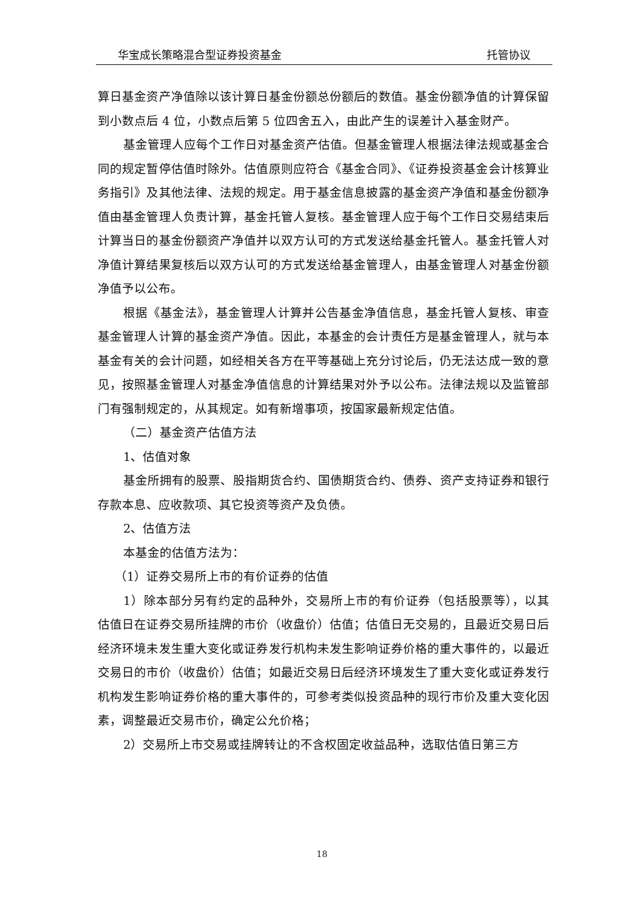华宝成长策略混合型证券投资基金 托管协议
算日基金资产净值除以该计算日基金份额总份额后的数值。基金份额净值的计算保留到小数点后 4 位，小数点后第 5 位四舍五入，由此产生的误差计入基金财产。
基金管理人应每个工作日对基金资产估值。但基金管理人根据法律法规或基金合同的规定暂停估值时除外。估值原则应符合《基金合同》、《证券投资基金会计核算业务指引》及其他法律、法规的规定。用于基金信息披露的基金资产净值和基金份额净值由基金管理人负责计算，基金托管人复核。基金管理人应于每个工作日交易结束后计算当日的基金份额资产净值并以双方认可的方式发送给基金托管人。基金托管人对净值计算结果复核后以双方认可的方式发送给基金管理人，由基金管理人对基金份额净值予以公布。
根据《基金法》，基金管理人计算并公告基金净值信息，基金托管人复核、审查基金管理人计算的基金资产净值。因此，本基金的会计责任方是基金管理人，就与本基金有关的会计问题，如经相关各方在平等基础上充分讨论后，仍无法达成一致的意见，按照基金管理人对基金净值信息的计算结果对外予以公布。法律法规以及监管部门有强制规定的，从其规定。如有新增事项，按国家最新规定估值。
（二）基金资产估值方法
1、估值对象
基金所拥有的股票、股指期货合约、国债期货合约、债券、资产支持证券和银行存款本息、应收款项、其它投资等资产及负债。
2、估值方法
本基金的估值方法为：
（1）证券交易所上市的有价证券的估值
1）除本部分另有约定的品种外，交易所上市的有价证券（包括股票等），以其估值日在证券交易所挂牌的市价（收盘价）估值；估值日无交易的，且最近交易日后经济环境未发生重大变化或证券发行机构未发生影响证券价格的重大事件的，以最近交易日的市价（收盘价）估值；如最近交易日后经济环境发生了重大变化或证券发行机构发生影响证券价格的重大事件的，可参考类似投资品种的现行市价及重大变化因素，调整最近交易市价，确定公允价格；
2）交易所上市交易或挂牌转让的不含权固定收益品种，选取估值日第三方
18